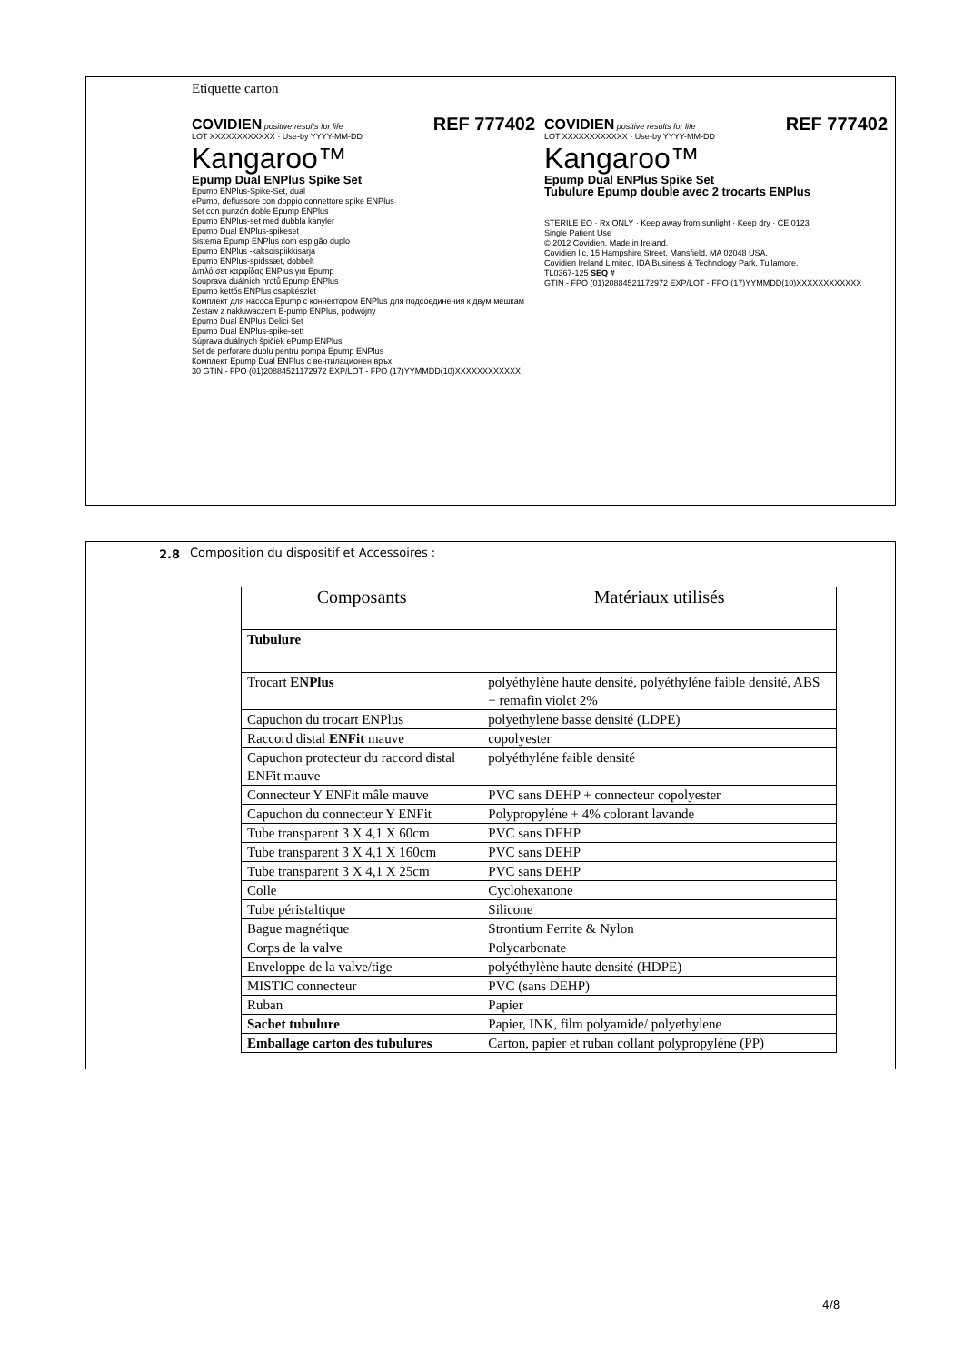Etiquette carton
COVIDIEN positive results for life REF 777402
LOT XXXXXXXXXXXX · Use-by YYYY-MM-DD
Kangaroo™
Epump Dual ENPlus Spike Set
Epump ENPlus-Spike-Set, dual
ePump, deflussore con doppio connettore spike ENPlus
Set con punzón doble Epump ENPlus
Epump ENPlus-set med dubbla kanyler
Epump Dual ENPlus-spikeset
Sistema Epump ENPlus com espigão duplo
Epump ENPlus -kaksoispiikkisarja
Epump ENPlus-spidssæt, dobbelt
Διπλό σετ καρφίδας ENPlus για Epump
Souprava duálních hrotů Epump ENPlus
Epump kettős ENPlus csapkészlet
Комплект для насоса Epump с коннектором ENPlus для подсоединения к двум мешкам
Zestaw z nakłuwaczem E-pump ENPlus, podwójny
Epump Dual ENPlus Delici Set
Epump Dual ENPlus-spike-sett
Súprava duálnych špičiek ePump ENPlus
Set de perforare dublu pentru pompa Epump ENPlus
Комплект Epump Dual ENPlus с вентилационен връх
30 GTIN - FPO (01)20884521172972 EXP/LOT - FPO (17)YYMMDD(10)XXXXXXXXXXXX
COVIDIEN positive results for life REF 777402
LOT XXXXXXXXXXXX · Use-by YYYY-MM-DD
Kangaroo™
Epump Dual ENPlus Spike Set
Tubulure Epump double avec 2 trocarts ENPlus
STERILE EO · Rx ONLY · Keep away from sunlight · Keep dry · CE 0123
Single Patient Use
© 2012 Covidien. Made in Ireland.
Covidien llc, 15 Hampshire Street, Mansfield, MA 02048 USA.
Covidien Ireland Limited, IDA Business & Technology Park, Tullamore.
TL0367-125 SEQ #
GTIN - FPO (01)20884521172972 EXP/LOT - FPO (17)YYMMDD(10)XXXXXXXXXXXX
2.8 Composition du dispositif et Accessoires :
| Composants | Matériaux utilisés |
| --- | --- |
| Tubulure | |
| Trocart ENPlus | polyéthylène haute densité, polyéthyléne faible densité, ABS + remafin violet 2% |
| Capuchon du trocart ENPlus | polyethylene basse densité (LDPE) |
| Raccord distal ENFit mauve | copolyester |
| Capuchon protecteur du raccord distal ENFit mauve | polyéthyléne faible densité |
| Connecteur Y ENFit mâle mauve | PVC sans DEHP + connecteur copolyester |
| Capuchon du connecteur Y ENFit | Polypropyléne + 4% colorant lavande |
| Tube transparent 3 X 4,1 X 60cm | PVC sans DEHP |
| Tube transparent 3 X 4,1 X 160cm | PVC sans DEHP |
| Tube transparent 3 X 4,1 X 25cm | PVC sans DEHP |
| Colle | Cyclohexanone |
| Tube péristaltique | Silicone |
| Bague magnétique | Strontium Ferrite & Nylon |
| Corps de la valve | Polycarbonate |
| Enveloppe de la valve/tige | polyéthylène haute densité (HDPE) |
| MISTIC connecteur | PVC (sans DEHP) |
| Ruban | Papier |
| Sachet tubulure | Papier, INK, film polyamide/ polyethylene |
| Emballage carton des tubulures | Carton, papier et ruban collant polypropylène (PP) |
4/8